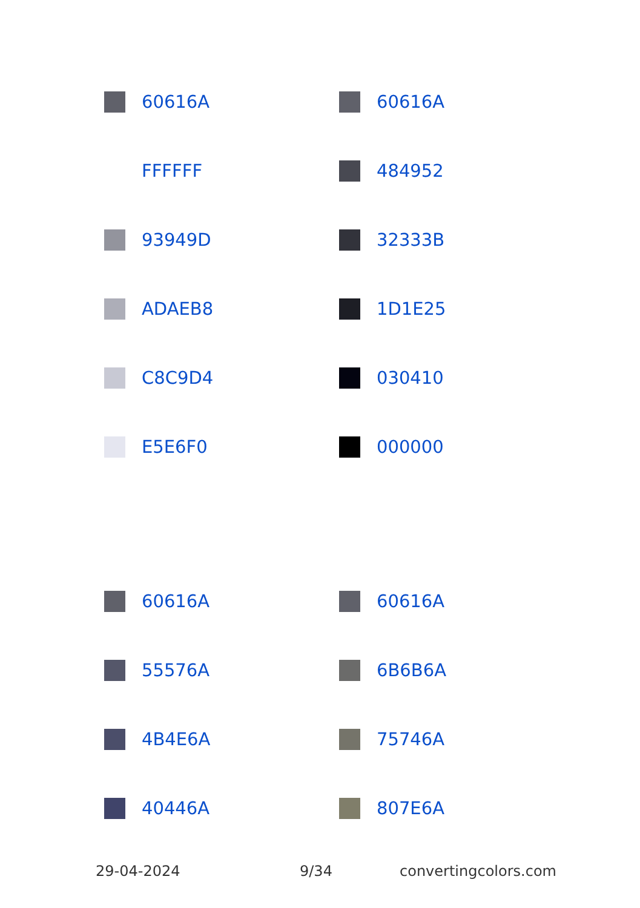60616A 60616A
FFFFFF 484952
93949D 32333B
ADAEB8 1D1E25
C8C9D4 030410
E5E6F0 000000
60616A 60616A
55576A 6B6B6A
4B4E6A 75746A
40446A 807E6A
29-04-2024 9/34 convertingcolors.com